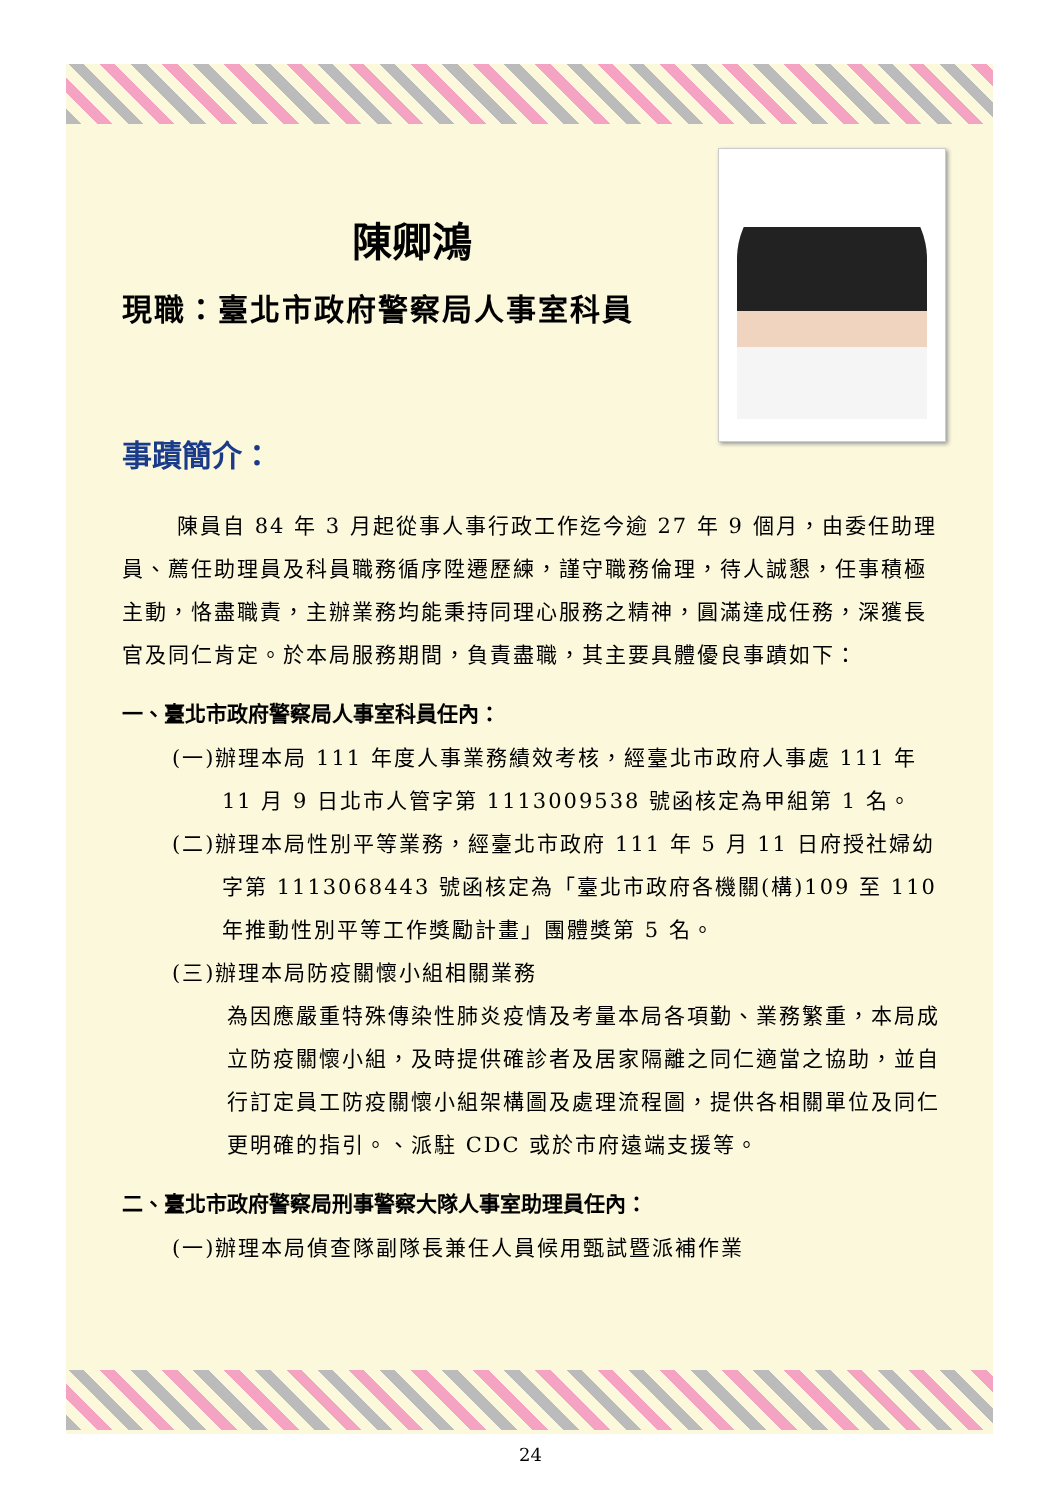陳卿鴻
現職：臺北市政府警察局人事室科員
事蹟簡介：
陳員自 84 年 3 月起從事人事行政工作迄今逾 27 年 9 個月，由委任助理員、薦任助理員及科員職務循序陞遷歷練，謹守職務倫理，待人誠懇，任事積極主動，恪盡職責，主辦業務均能秉持同理心服務之精神，圓滿達成任務，深獲長官及同仁肯定。於本局服務期間，負責盡職，其主要具體優良事蹟如下：
一、臺北市政府警察局人事室科員任內：
(一)辦理本局 111 年度人事業務績效考核，經臺北市政府人事處 111 年 11 月 9 日北市人管字第 1113009538 號函核定為甲組第 1 名。
(二)辦理本局性別平等業務，經臺北市政府 111 年 5 月 11 日府授社婦幼字第 1113068443 號函核定為「臺北市政府各機關(構)109 至 110 年推動性別平等工作獎勵計畫」團體獎第 5 名。
(三)辦理本局防疫關懷小組相關業務
為因應嚴重特殊傳染性肺炎疫情及考量本局各項勤、業務繁重，本局成立防疫關懷小組，及時提供確診者及居家隔離之同仁適當之協助，並自行訂定員工防疫關懷小組架構圖及處理流程圖，提供各相關單位及同仁更明確的指引。、派駐 CDC 或於市府遠端支援等。
二、臺北市政府警察局刑事警察大隊人事室助理員任內：
(一)辦理本局偵查隊副隊長兼任人員候用甄試暨派補作業
24